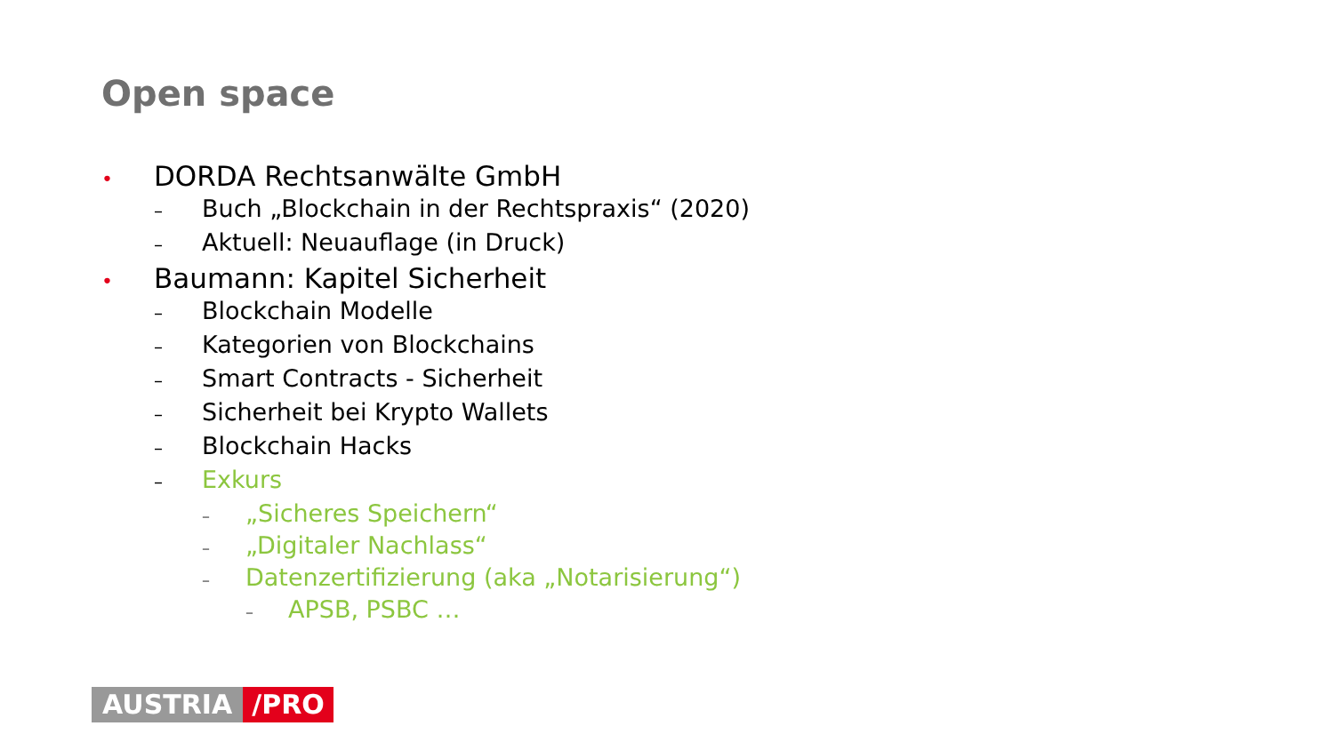Open space
• DORDA Rechtsanwälte GmbH
– Buch „Blockchain in der Rechtspraxis“ (2020)
– Aktuell: Neuauflage (in Druck)
• Baumann: Kapitel Sicherheit
– Blockchain Modelle
– Kategorien von Blockchains
– Smart Contracts - Sicherheit
– Sicherheit bei Krypto Wallets
– Blockchain Hacks
– Exkurs
– „Sicheres Speichern“
– „Digitaler Nachlass“
– Datenzertifizierung (aka „Notarisierung“)
– APSB, PSBC …
AUSTRIA /PRO